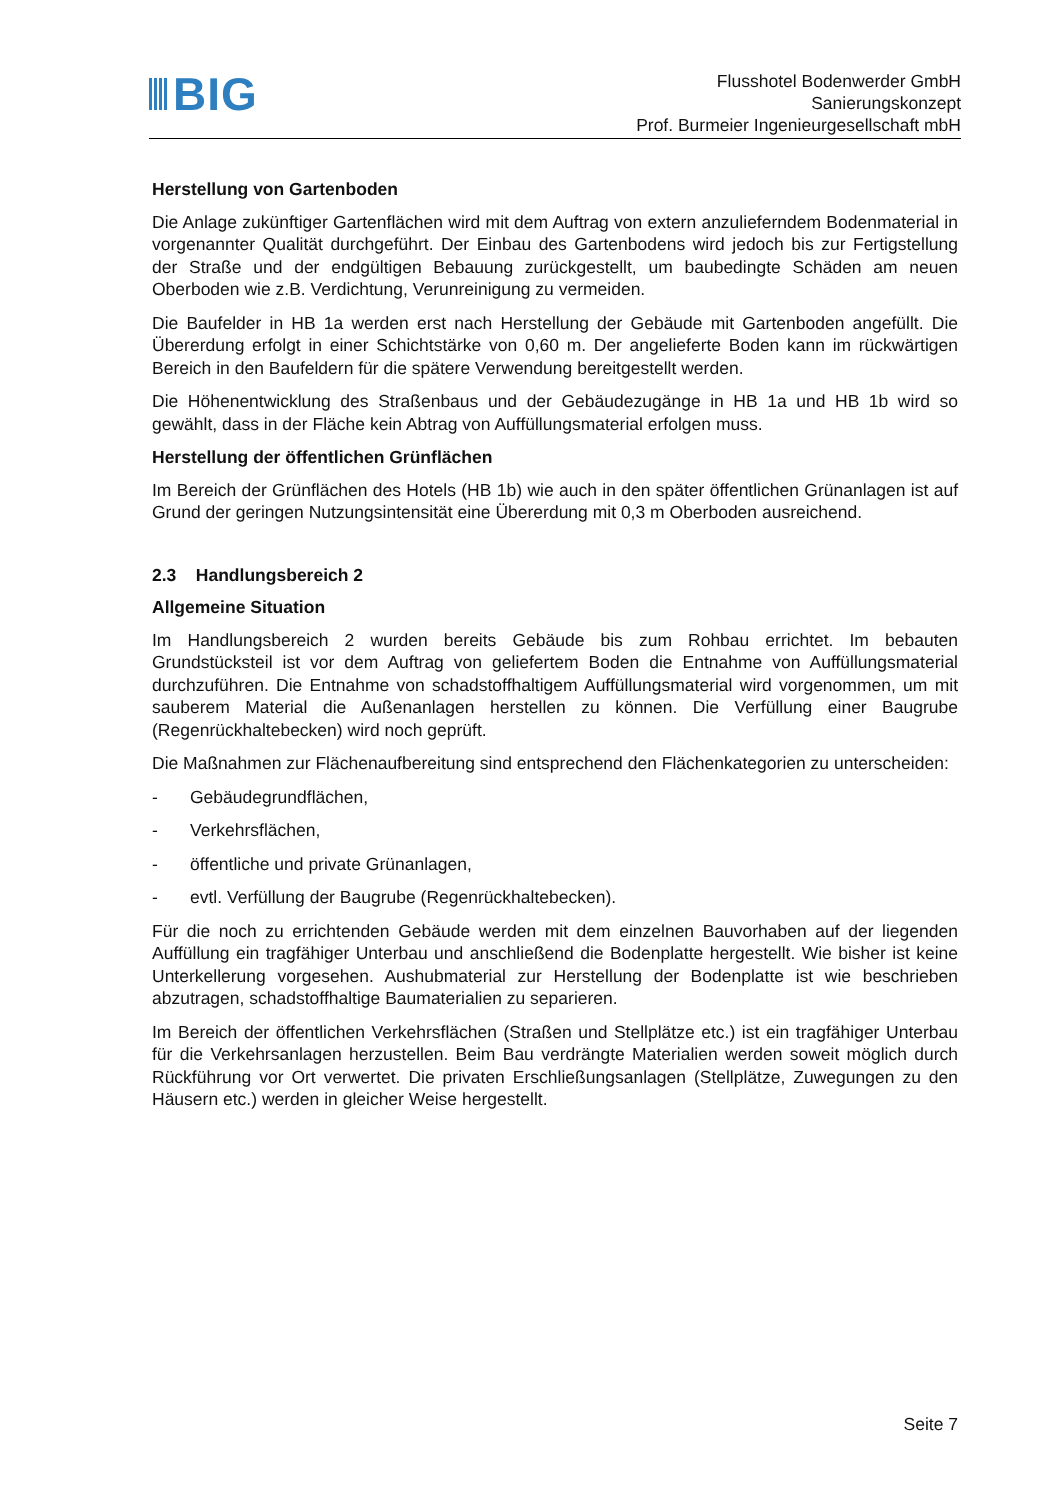BIG
Flusshotel Bodenwerder GmbH
Sanierungskonzept
Prof. Burmeier Ingenieurgesellschaft mbH
Herstellung von Gartenboden
Die Anlage zukünftiger Gartenflächen wird mit dem Auftrag von extern anzulieferndem Boden­material in vorgenannter Qualität durchgeführt. Der Einbau des Gartenbodens wird jedoch bis zur Fertigstellung der Straße und der endgültigen Bebauung zurückgestellt, um baubedingte Schäden am neuen Oberboden wie z.B. Verdichtung, Verunreinigung zu vermeiden.
Die Baufelder in HB 1a werden erst nach Herstellung der Gebäude mit Gartenboden angefüllt. Die Übererdung erfolgt in einer Schichtstärke von 0,60 m. Der angelieferte Boden kann im rückwärtigen Bereich in den Baufeldern für die spätere Verwendung bereitgestellt werden.
Die Höhenentwicklung des Straßenbaus und der Gebäudezugänge in HB 1a und HB 1b wird so gewählt, dass in der Fläche kein Abtrag von Auffüllungsmaterial erfolgen muss.
Herstellung der öffentlichen Grünflächen
Im Bereich der Grünflächen des Hotels (HB 1b) wie auch in den später öffentlichen Grünanla­gen ist auf Grund der geringen Nutzungsintensität eine Übererdung mit 0,3 m Oberboden aus­reichend.
2.3 Handlungsbereich 2
Allgemeine Situation
Im Handlungsbereich 2 wurden bereits Gebäude bis zum Rohbau errichtet. Im bebauten Grundstücksteil ist vor dem Auftrag von geliefertem Boden die Entnahme von Auffüllungsma­terial durchzuführen. Die Entnahme von schadstoffhaltigem Auffüllungsmaterial wird vorge­nommen, um mit sauberem Material die Außenanlagen herstellen zu können. Die Verfüllung einer Baugrube (Regenrückhaltebecken) wird noch geprüft.
Die Maßnahmen zur Flächenaufbereitung sind entsprechend den Flächenkategorien zu unter­scheiden:
- Gebäudegrundflächen,
- Verkehrsflächen,
- öffentliche und private Grünanlagen,
- evtl. Verfüllung der Baugrube (Regenrückhaltebecken).
Für die noch zu errichtenden Gebäude werden mit dem einzelnen Bauvorhaben auf der lie­genden Auffüllung ein tragfähiger Unterbau und anschließend die Bodenplatte hergestellt. Wie bisher ist keine Unterkellerung vorgesehen. Aushubmaterial zur Herstellung der Bodenplatte ist wie beschrieben abzutragen, schadstoffhaltige Baumaterialien zu separieren.
Im Bereich der öffentlichen Verkehrsflächen (Straßen und Stellplätze etc.) ist ein tragfähiger Unterbau für die Verkehrsanlagen herzustellen. Beim Bau verdrängte Materialien werden so­weit möglich durch Rückführung vor Ort verwertet. Die privaten Erschließungsanlagen (Stell­plätze, Zuwegungen zu den Häusern etc.) werden in gleicher Weise hergestellt.
Seite 7